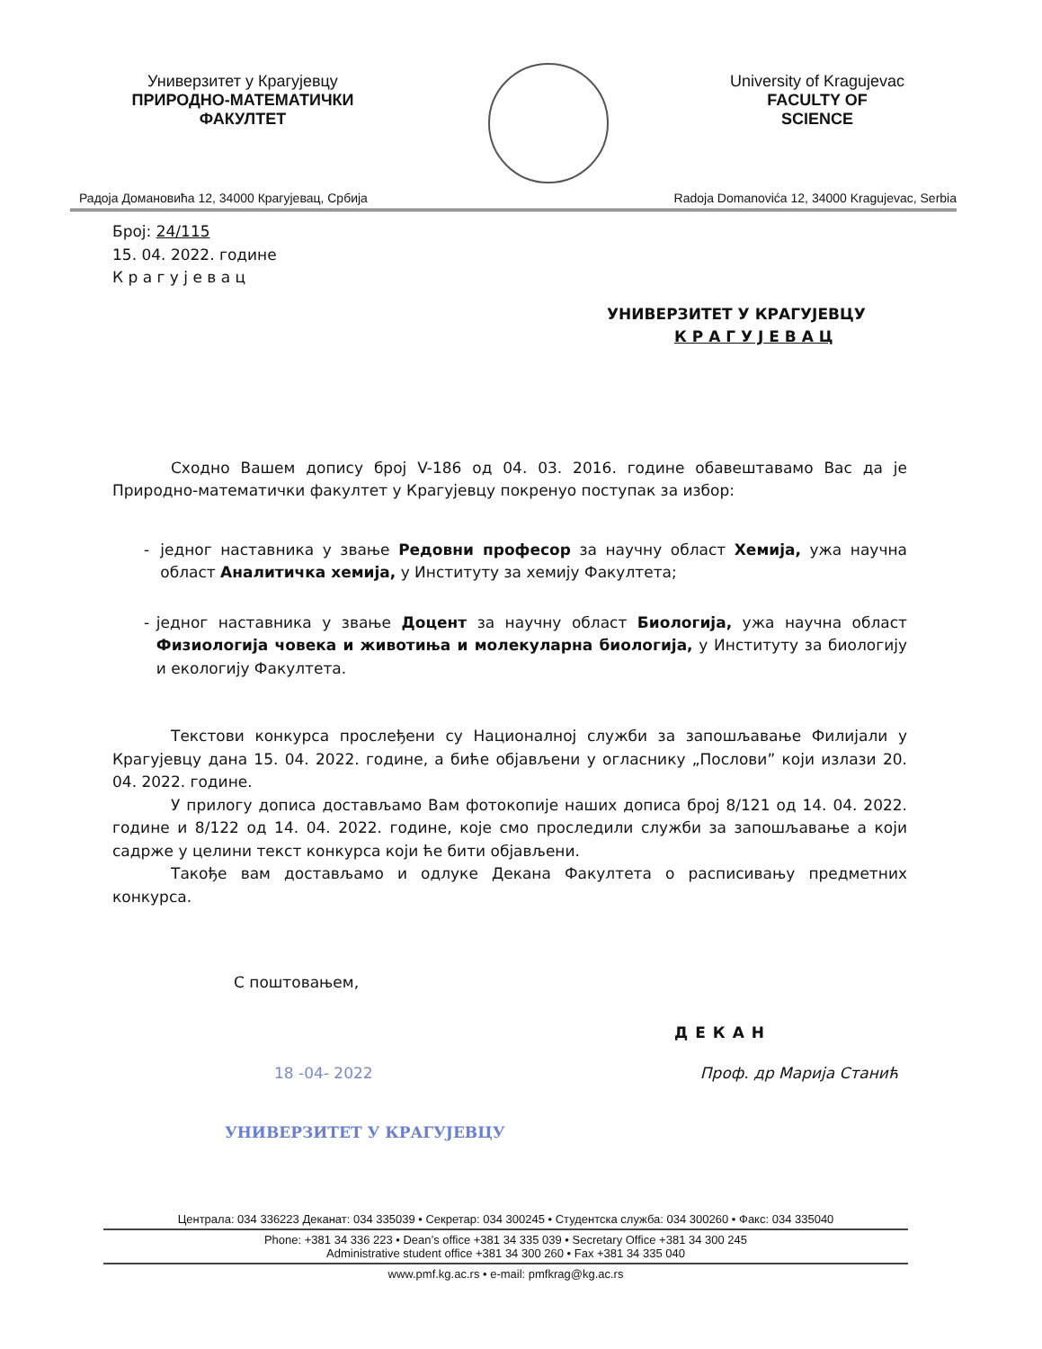Универзитет у Крагујевцу
ПРИРОДНО-МАТЕМАТИЧКИ
ФАКУЛТЕТ
University of Kragujevac
FACULTY OF
SCIENCE
Радоја Домановића 12, 34000 Крагујевац, Србија Radoja Domanovića 12, 34000 Kragujevac, Serbia
Број: 24/115
15. 04. 2022. године
К р а г у ј е в а ц
УНИВЕРЗИТЕТ У КРАГУЈЕВЦУ
К Р А Г У Ј Е В А Ц
Сходно Вашем допису број V-186 од 04. 03. 2016. године обавештавамо Вас да је Природно-математички факултет у Крагујевцу покренуо поступак за избор:
- једног наставника у звање Редовни професор за научну област Хемија, ужа научна област Аналитичка хемија, у Институту за хемију Факултета;
- једног наставника у звање Доцент за научну област Биологија, ужа научна област Физиологија човека и животиња и молекуларна биологија, у Институту за биологију и екологију Факултета.
Текстови конкурса прослеђени су Националној служби за запошљавање Филијали у Крагујевцу дана 15. 04. 2022. године, а биће објављени у огласнику „Послови” који излази 20. 04. 2022. године.
У прилогу дописа достављамо Вам фотокопије наших дописа број 8/121 од 14. 04. 2022. године и 8/122 од 14. 04. 2022. године, које смо проследили служби за запошљавање а који садрже у целини текст конкурса који ће бити објављени.
Такође вам достављамо и одлуке Декана Факултета о расписивању предметних конкурса.
С поштовањем,
ДЕКАН
18 -04- 2022 Проф. др Марија Станић
УНИВЕРЗИТЕТ У КРАГУЈЕВЦУ
Централа: 034 336223 Деканат: 034 335039 • Секретар: 034 300245 • Студентска служба: 034 300260 • Факс: 034 335040
Phone: +381 34 336 223 • Dean’s office +381 34 335 039 • Secretary Office +381 34 300 245
Administrative student office +381 34 300 260 • Fax +381 34 335 040
www.pmf.kg.ac.rs • e-mail: pmfkrag@kg.ac.rs